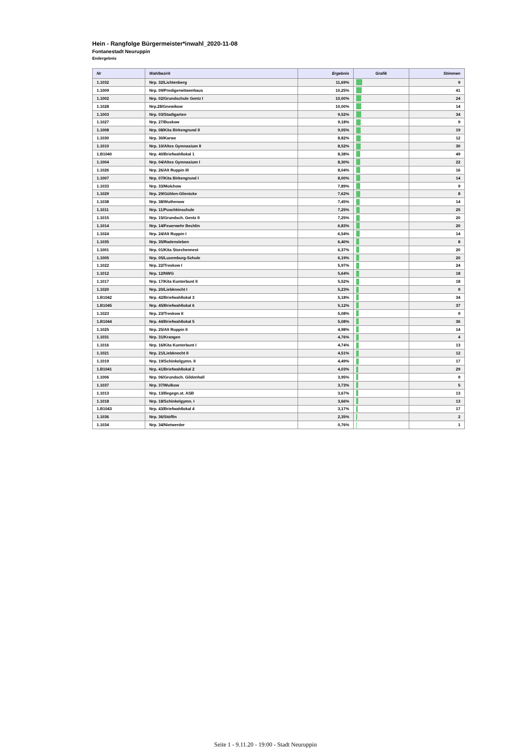Hein - Rangfolge Bürgermeister*inwahl_2020-11-08
Fontanestadt Neuruppin
Endergebnis
| Nr | Wahlbezirk | Ergebnis | Grafik | Stimmen |
| --- | --- | --- | --- | --- |
| 1.1032 | Nrp. 32/Lichtenberg | 11,69% | | 9 |
| 1.1009 | Nrp. 09/Predigerwitwenhaus | 10,25% | | 41 |
| 1.1002 | Nrp. 02/Grundschule Gentz I | 10,00% | | 24 |
| 1.1028 | Nrp.28/Gnewikow | 10,00% | | 14 |
| 1.1003 | Nrp. 03/Stadtgarten | 9,52% | | 34 |
| 1.1027 | Nrp. 27/Buskow | 9,18% | | 9 |
| 1.1008 | Nrp. 08/Kita Birkengrund II | 9,05% | | 19 |
| 1.1030 | Nrp. 30/Karwe | 8,82% | | 12 |
| 1.1010 | Nrp. 10/Altes Gymnasium II | 8,52% | | 30 |
| 1.B1040 | Nrp. 40/Briefwahllokal 1 | 8,38% | | 49 |
| 1.1004 | Nrp. 04/Altes Gymnasium I | 8,30% | | 22 |
| 1.1026 | Nrp. 26/Alt Ruppin III | 8,04% | | 16 |
| 1.1007 | Nrp. 07/Kita Birkengrund I | 8,00% | | 14 |
| 1.1033 | Nrp. 33/Molchow | 7,89% | | 9 |
| 1.1029 | Nrp. 29/Gühlen-Glienicke | 7,62% | | 8 |
| 1.1038 | Nrp. 38/Wuthenow | 7,45% | | 14 |
| 1.1011 | Nrp. 11/Puschkinschule | 7,25% | | 25 |
| 1.1015 | Nrp. 15/Grundsch. Gentz II | 7,25% | | 20 |
| 1.1014 | Nrp. 14/Feuerwehr Bechlin | 6,83% | | 20 |
| 1.1024 | Nrp. 24/Alt Ruppin I | 6,54% | | 14 |
| 1.1035 | Nrp. 35/Radensleben | 6,40% | | 8 |
| 1.1001 | Nrp. 01/Kita Storchennest | 6,37% | | 20 |
| 1.1005 | Nrp. 05/Luxemburg-Schule | 6,19% | | 20 |
| 1.1022 | Nrp. 22/Treskow I | 5,97% | | 24 |
| 1.1012 | Nrp. 12/NWG | 5,64% | | 18 |
| 1.1017 | Nrp. 17/Kita Kunterbunt II | 5,52% | | 18 |
| 1.1020 | Nrp. 20/Liebknecht I | 5,23% | | 9 |
| 1.B1042 | Nrp. 42/Briefwahllokal 3 | 5,18% | | 34 |
| 1.B1045 | Nrp. 45/Briefwahllokal 6 | 5,12% | | 37 |
| 1.1023 | Nrp. 23/Treskow II | 5,08% | | 9 |
| 1.B1044 | Nrp. 44/Briefwahllokal 5 | 5,08% | | 36 |
| 1.1025 | Nrp. 25/Alt Ruppin II | 4,98% | | 14 |
| 1.1031 | Nrp. 31/Krangen | 4,76% | | 4 |
| 1.1016 | Nrp. 16/Kita Kunterbunt I | 4,74% | | 13 |
| 1.1021 | Nrp. 21/Liebknecht II | 4,51% | | 12 |
| 1.1019 | Nrp. 19/Schinkelgymn. II | 4,49% | | 17 |
| 1.B1041 | Nrp. 41/Briefwahllokal 2 | 4,03% | | 29 |
| 1.1006 | Nrp. 06/Grundsch. Gildenhall | 3,95% | | 9 |
| 1.1037 | Nrp. 37/Wulkow | 3,73% | | 5 |
| 1.1013 | Nrp. 13/Begegn.st. ASB | 3,67% | | 13 |
| 1.1018 | Nrp. 18/Schinkelgymn. I | 3,66% | | 13 |
| 1.B1043 | Nrp. 43/Briefwahllokal 4 | 3,17% | | 17 |
| 1.1036 | Nrp. 36/Stöffin | 2,35% | | 2 |
| 1.1034 | Nrp. 34/Nietwerder | 0,76% | | 1 |
Seite 1 - 9.11.20 - 19:00 - Stadt Neuruppin